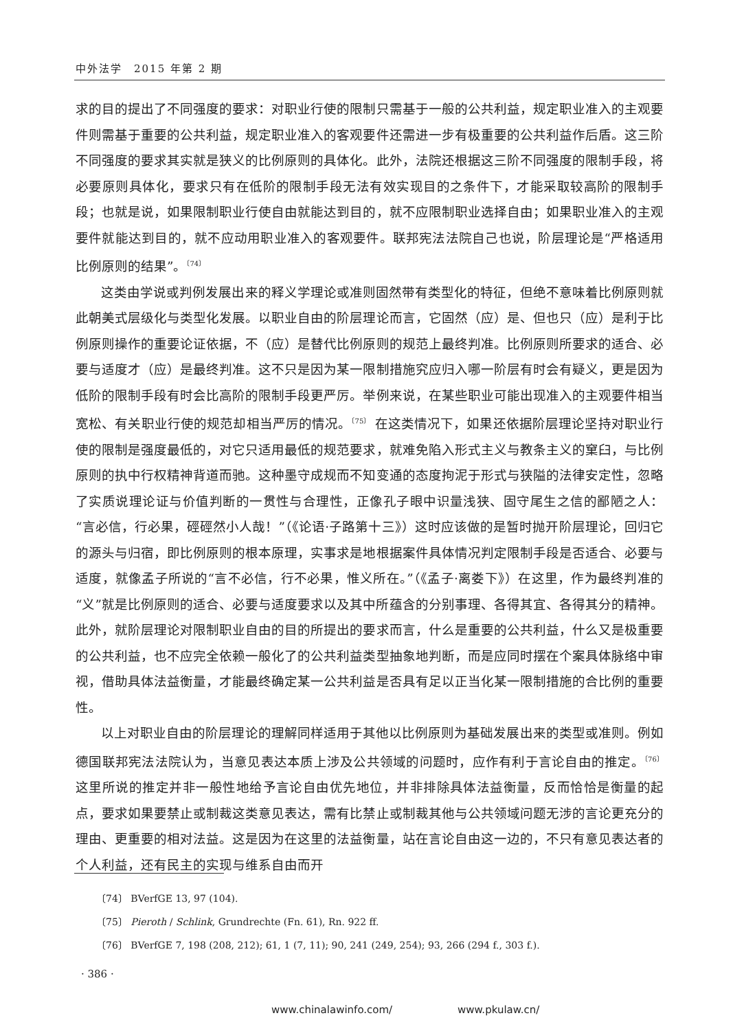中外法学　2015 年第 2 期
求的目的提出了不同强度的要求：对职业行使的限制只需基于一般的公共利益，规定职业准入的主观要件则需基于重要的公共利益，规定职业准入的客观要件还需进一步有极重要的公共利益作后盾。这三阶不同强度的要求其实就是狭义的比例原则的具体化。此外，法院还根据这三阶不同强度的限制手段，将必要原则具体化，要求只有在低阶的限制手段无法有效实现目的之条件下，才能采取较高阶的限制手段；也就是说，如果限制职业行使自由就能达到目的，就不应限制职业选择自由；如果职业准入的主观要件就能达到目的，就不应动用职业准入的客观要件。联邦宪法法院自己也说，阶层理论是“严格适用比例原则的结果”。<sup>〔74〕</sup>
这类由学说或判例发展出来的释义学理论或准则固然带有类型化的特征，但绝不意味着比例原则就此朝美式层级化与类型化发展。以职业自由的阶层理论而言，它固然（应）是、但也只（应）是利于比例原则操作的重要论证依据，不（应）是替代比例原则的规范上最终判准。比例原则所要求的适合、必要与适度才（应）是最终判准。这不只是因为某一限制措施究应归入哪一阶层有时会有疑义，更是因为低阶的限制手段有时会比高阶的限制手段更严厉。举例来说，在某些职业可能出现准入的主观要件相当宽松、有关职业行使的规范却相当严厉的情况。<sup>〔75〕</sup> 在这类情况下，如果还依据阶层理论坚持对职业行使的限制是强度最低的，对它只适用最低的规范要求，就难免陷入形式主义与教条主义的窠臼，与比例原则的执中行权精神背道而驰。这种墨守成规而不知变通的态度拘泥于形式与狭隘的法律安定性，忽略了实质说理论证与价值判断的一贯性与合理性，正像孔子眼中识量浅狭、固守尾生之信的鄙陋之人：“言必信，行必果，硜硜然小人哉！”（《论语·子路第十三》）这时应该做的是暂时抛开阶层理论，回归它的源头与归宿，即比例原则的根本原理，实事求是地根据案件具体情况判定限制手段是否适合、必要与适度，就像孟子所说的“言不必信，行不必果，惟义所在。”（《孟子·离娄下》）在这里，作为最终判准的“义”就是比例原则的适合、必要与适度要求以及其中所蕴含的分别事理、各得其宜、各得其分的精神。此外，就阶层理论对限制职业自由的目的所提出的要求而言，什么是重要的公共利益，什么又是极重要的公共利益，也不应完全依赖一般化了的公共利益类型抽象地判断，而是应同时摆在个案具体脉络中审视，借助具体法益衡量，才能最终确定某一公共利益是否具有足以正当化某一限制措施的合比例的重要性。
以上对职业自由的阶层理论的理解同样适用于其他以比例原则为基础发展出来的类型或准则。例如德国联邦宪法法院认为，当意见表达本质上涉及公共领域的问题时，应作有利于言论自由的推定。<sup>〔76〕</sup> 这里所说的推定并非一般性地给予言论自由优先地位，并非排除具体法益衡量，反而恰恰是衡量的起点，要求如果要禁止或制裁这类意见表达，需有比禁止或制裁其他与公共领域问题无涉的言论更充分的理由、更重要的相对法益。这是因为在这里的法益衡量，站在言论自由这一边的，不只有意见表达者的个人利益，还有民主的实现与维系自由而开
〔74〕 BVerfGE 13, 97 (104).
〔75〕 Pieroth / Schlink, Grundrechte (Fn. 61), Rn. 922 ff.
〔76〕 BVerfGE 7, 198 (208, 212); 61, 1 (7, 11); 90, 241 (249, 254); 93, 266 (294 f., 303 f.).
· 386 ·
www.chinalawinfo.com/ www.pkulaw.cn/